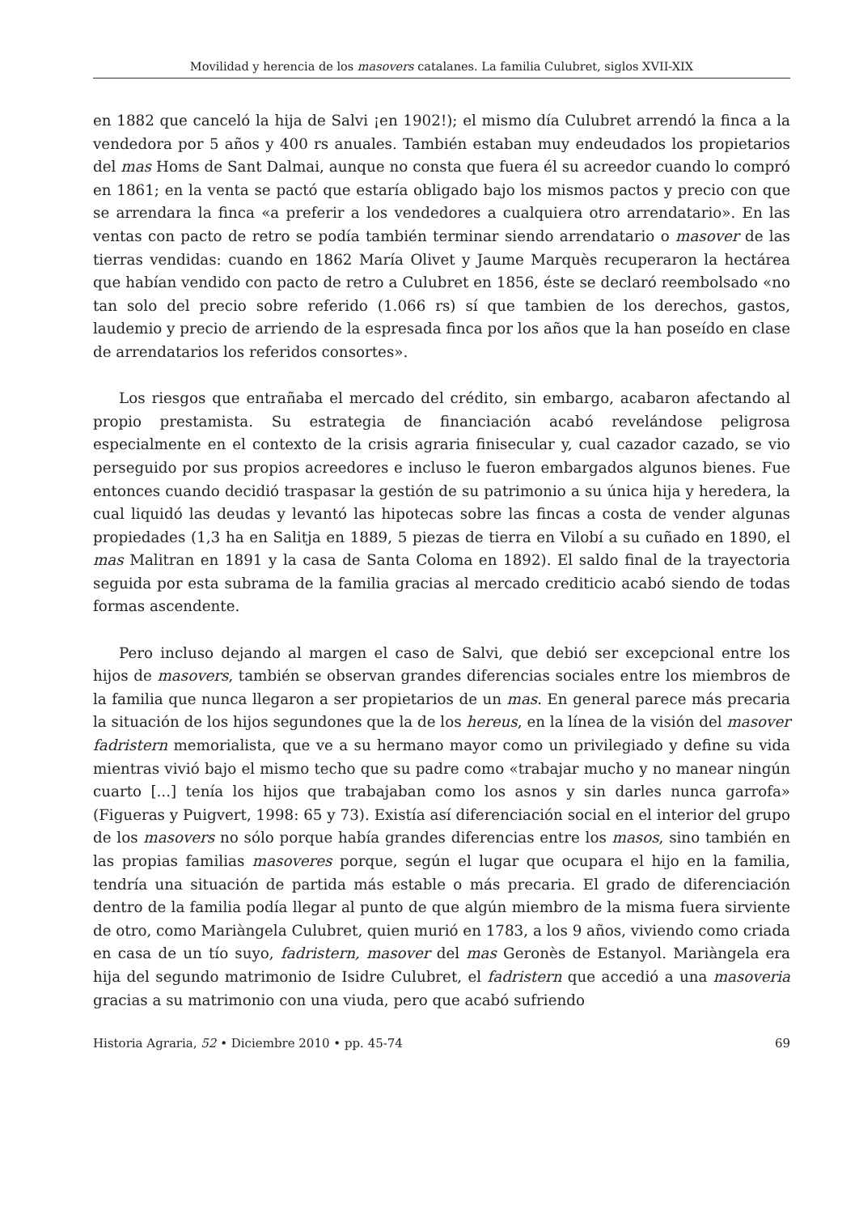Movilidad y herencia de los masovers catalanes. La familia Culubret, siglos XVII-XIX
en 1882 que canceló la hija de Salvi ¡en 1902!); el mismo día Culubret arrendó la finca a la vendedora por 5 años y 400 rs anuales. También estaban muy endeudados los propietarios del mas Homs de Sant Dalmai, aunque no consta que fuera él su acreedor cuando lo compró en 1861; en la venta se pactó que estaría obligado bajo los mismos pactos y precio con que se arrendara la finca «a preferir a los vendedores a cualquiera otro arrendatario». En las ventas con pacto de retro se podía también terminar siendo arrendatario o masover de las tierras vendidas: cuando en 1862 María Olivet y Jaume Marquès recuperaron la hectárea que habían vendido con pacto de retro a Culubret en 1856, éste se declaró reembolsado «no tan solo del precio sobre referido (1.066 rs) sí que tambien de los derechos, gastos, laudemio y precio de arriendo de la espresada finca por los años que la han poseído en clase de arrendatarios los referidos consortes».
Los riesgos que entrañaba el mercado del crédito, sin embargo, acabaron afectando al propio prestamista. Su estrategia de financiación acabó revelándose peligrosa especialmente en el contexto de la crisis agraria finisecular y, cual cazador cazado, se vio perseguido por sus propios acreedores e incluso le fueron embargados algunos bienes. Fue entonces cuando decidió traspasar la gestión de su patrimonio a su única hija y heredera, la cual liquidó las deudas y levantó las hipotecas sobre las fincas a costa de vender algunas propiedades (1,3 ha en Salitja en 1889, 5 piezas de tierra en Vilobí a su cuñado en 1890, el mas Malitran en 1891 y la casa de Santa Coloma en 1892). El saldo final de la trayectoria seguida por esta subrama de la familia gracias al mercado crediticio acabó siendo de todas formas ascendente.
Pero incluso dejando al margen el caso de Salvi, que debió ser excepcional entre los hijos de masovers, también se observan grandes diferencias sociales entre los miembros de la familia que nunca llegaron a ser propietarios de un mas. En general parece más precaria la situación de los hijos segundones que la de los hereus, en la línea de la visión del masover fadristern memorialista, que ve a su hermano mayor como un privilegiado y define su vida mientras vivió bajo el mismo techo que su padre como «trabajar mucho y no manear ningún cuarto [...] tenía los hijos que trabajaban como los asnos y sin darles nunca garrofa» (Figueras y Puigvert, 1998: 65 y 73). Existía así diferenciación social en el interior del grupo de los masovers no sólo porque había grandes diferencias entre los masos, sino también en las propias familias masoveres porque, según el lugar que ocupara el hijo en la familia, tendría una situación de partida más estable o más precaria. El grado de diferenciación dentro de la familia podía llegar al punto de que algún miembro de la misma fuera sirviente de otro, como Mariàngela Culubret, quien murió en 1783, a los 9 años, viviendo como criada en casa de un tío suyo, fadristern, masover del mas Geronès de Estanyol. Mariàngela era hija del segundo matrimonio de Isidre Culubret, el fadristern que accedió a una masoveria gracias a su matrimonio con una viuda, pero que acabó sufriendo
Historia Agraria, 52 • Diciembre 2010 • pp. 45-74 69